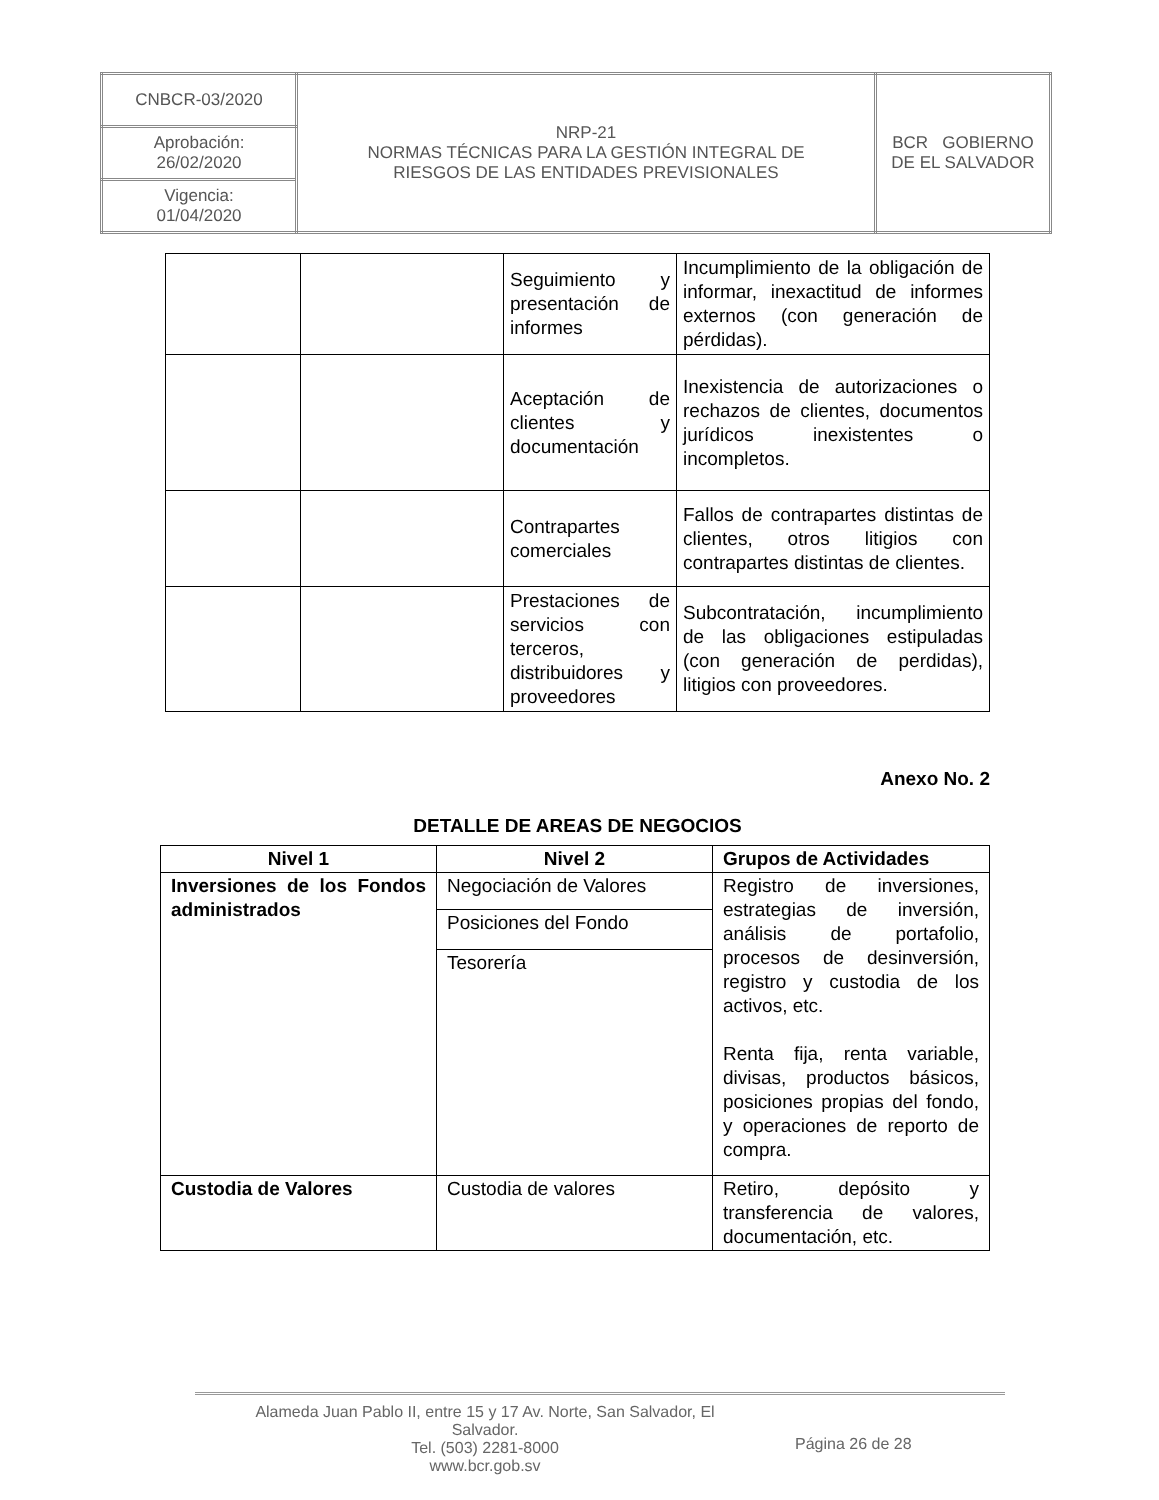| CNBCR-03/2020 | NRP-21 NORMAS TÉCNICAS PARA LA GESTIÓN INTEGRAL DE RIESGOS DE LAS ENTIDADES PREVISIONALES | BCR GOBIERNO DE EL SALVADOR |
| Aprobación: 26/02/2020 | | |
| Vigencia: 01/04/2020 | | |
| | | Seguimiento y presentación de informes | Incumplimiento de la obligación de informar, inexactitud de informes externos (con generación de pérdidas). |
| | | Aceptación de clientes y documentación | Inexistencia de autorizaciones o rechazos de clientes, documentos jurídicos inexistentes o incompletos. |
| | | Contrapartes comerciales | Fallos de contrapartes distintas de clientes, otros litigios con contrapartes distintas de clientes. |
| | | Prestaciones de servicios con terceros, distribuidores y proveedores | Subcontratación, incumplimiento de las obligaciones estipuladas (con generación de perdidas), litigios con proveedores. |
Anexo No. 2
DETALLE DE AREAS DE NEGOCIOS
| Nivel 1 | Nivel 2 | Grupos de Actividades |
| --- | --- | --- |
| Inversiones de los Fondos administrados | Negociación de Valores | Registro de inversiones, estrategias de inversión, análisis de portafolio, procesos de desinversión, registro y custodia de los activos, etc. Renta fija, renta variable, divisas, productos básicos, posiciones propias del fondo, y operaciones de reporto de compra. |
| | Posiciones del Fondo | |
| | Tesorería | |
| Custodia de Valores | Custodia de valores | Retiro, depósito y transferencia de valores, documentación, etc. |
Alameda Juan Pablo II, entre 15 y 17 Av. Norte, San Salvador, El
Salvador.
Tel. (503) 2281-8000
www.bcr.gob.sv
Página 26 de 28